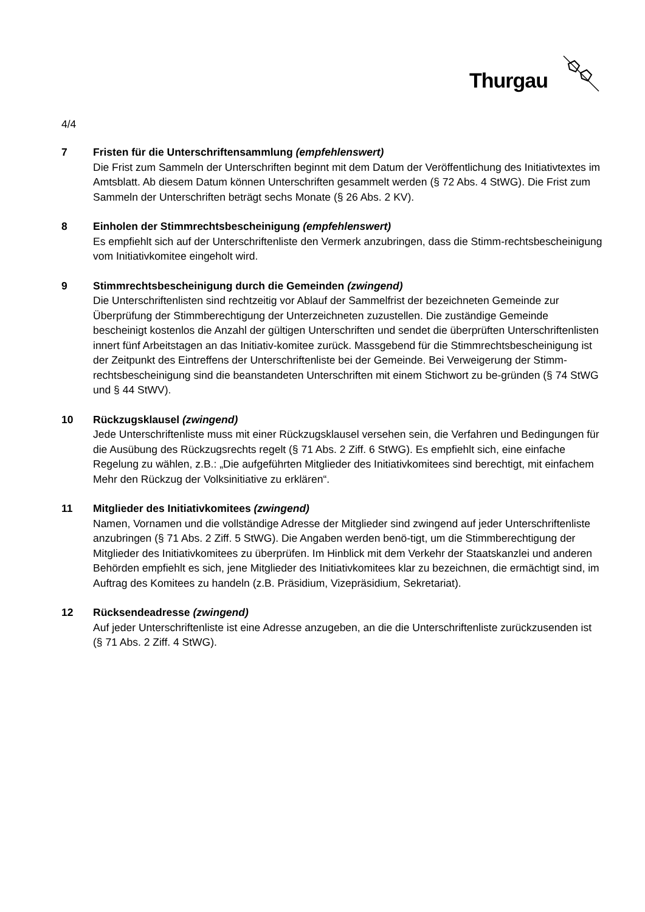Thurgau
4/4
7 Fristen für die Unterschriftensammlung (empfehlenswert)
Die Frist zum Sammeln der Unterschriften beginnt mit dem Datum der Veröffentlichung des Initiativtextes im Amtsblatt. Ab diesem Datum können Unterschriften gesammelt werden (§ 72 Abs. 4 StWG). Die Frist zum Sammeln der Unterschriften beträgt sechs Monate (§ 26 Abs. 2 KV).
8 Einholen der Stimmrechtsbescheinigung (empfehlenswert)
Es empfiehlt sich auf der Unterschriftenliste den Vermerk anzubringen, dass die Stimm-rechtsbescheinigung vom Initiativkomitee eingeholt wird.
9 Stimmrechtsbescheinigung durch die Gemeinden (zwingend)
Die Unterschriftenlisten sind rechtzeitig vor Ablauf der Sammelfrist der bezeichneten Gemeinde zur Überprüfung der Stimmberechtigung der Unterzeichneten zuzustellen. Die zuständige Gemeinde bescheinigt kostenlos die Anzahl der gültigen Unterschriften und sendet die überprüften Unterschriftenlisten innert fünf Arbeitstagen an das Initiativ-komitee zurück. Massgebend für die Stimmrechtsbescheinigung ist der Zeitpunkt des Eintreffens der Unterschriftenliste bei der Gemeinde. Bei Verweigerung der Stimm-rechtsbescheinigung sind die beanstandeten Unterschriften mit einem Stichwort zu be-gründen (§ 74 StWG und § 44 StWV).
10 Rückzugsklausel (zwingend)
Jede Unterschriftenliste muss mit einer Rückzugsklausel versehen sein, die Verfahren und Bedingungen für die Ausübung des Rückzugsrechts regelt (§ 71 Abs. 2 Ziff. 6 StWG). Es empfiehlt sich, eine einfache Regelung zu wählen, z.B.: „Die aufgeführten Mitglieder des Initiativkomitees sind berechtigt, mit einfachem Mehr den Rückzug der Volksinitiative zu erklären“.
11 Mitglieder des Initiativkomitees (zwingend)
Namen, Vornamen und die vollständige Adresse der Mitglieder sind zwingend auf jeder Unterschriftenliste anzubringen (§ 71 Abs. 2 Ziff. 5 StWG). Die Angaben werden benö-tigt, um die Stimmberechtigung der Mitglieder des Initiativkomitees zu überprüfen. Im Hinblick mit dem Verkehr der Staatskanzlei und anderen Behörden empfiehlt es sich, jene Mitglieder des Initiativkomitees klar zu bezeichnen, die ermächtigt sind, im Auftrag des Komitees zu handeln (z.B. Präsidium, Vizepräsidium, Sekretariat).
12 Rücksendeadresse (zwingend)
Auf jeder Unterschriftenliste ist eine Adresse anzugeben, an die die Unterschriftenliste zurückzusenden ist (§ 71 Abs. 2 Ziff. 4 StWG).